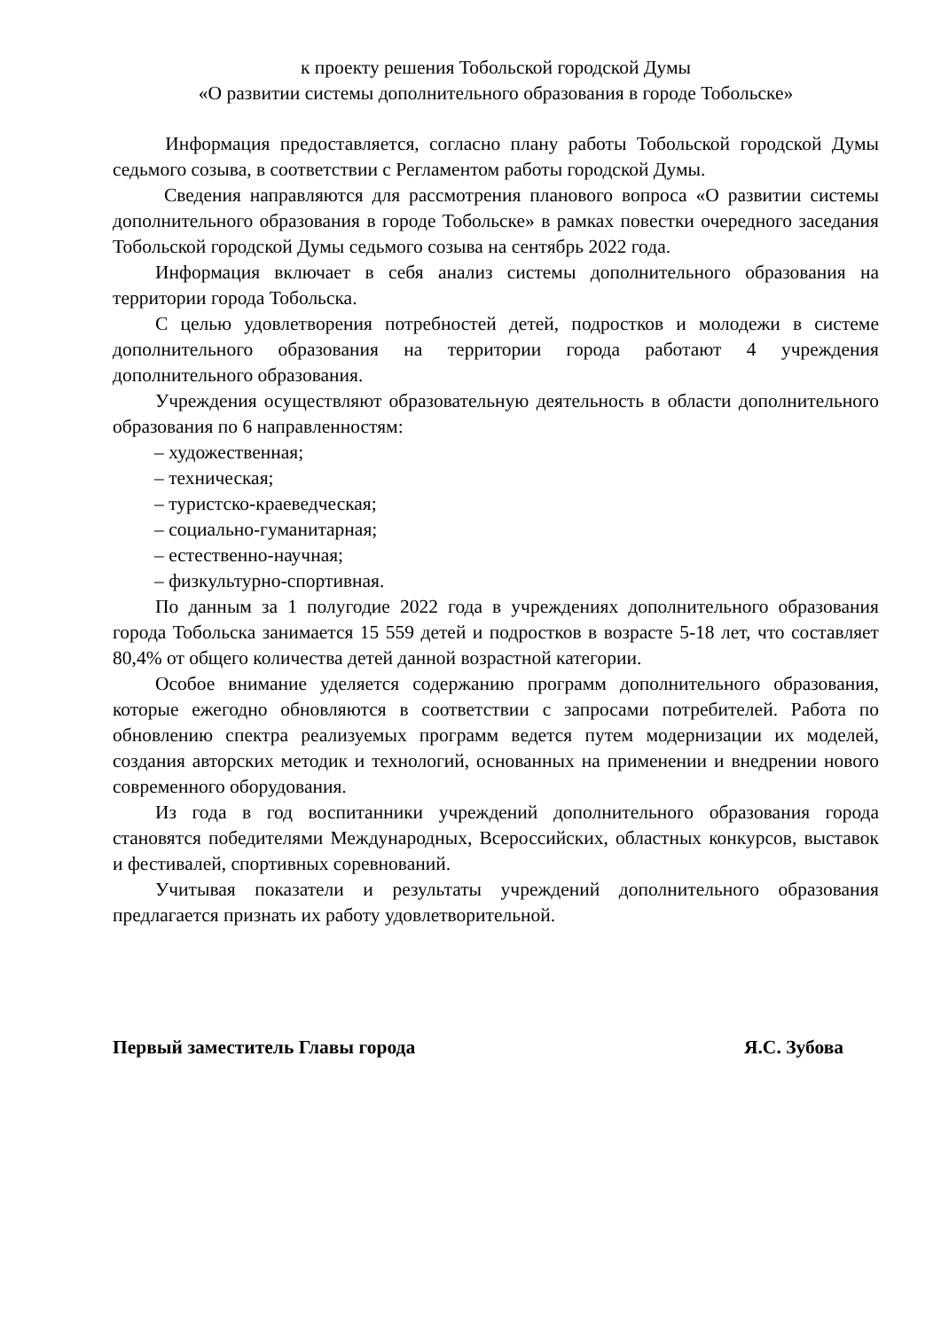к проекту решения Тобольской городской Думы
«О развитии системы дополнительного образования в городе Тобольске»
Информация предоставляется, согласно плану работы Тобольской городской Думы седьмого созыва, в соответствии с Регламентом работы городской Думы.
Сведения направляются для рассмотрения планового вопроса «О развитии системы дополнительного образования в городе Тобольске» в рамках повестки очередного заседания Тобольской городской Думы седьмого созыва на сентябрь 2022 года.
Информация включает в себя анализ системы дополнительного образования на территории города Тобольска.
С целью удовлетворения потребностей детей, подростков и молодежи в системе дополнительного образования на территории города работают 4 учреждения дополнительного образования.
Учреждения осуществляют образовательную деятельность в области дополнительного образования по 6 направленностям:
– художественная;
– техническая;
– туристско-краеведческая;
– социально-гуманитарная;
– естественно-научная;
– физкультурно-спортивная.
По данным за 1 полугодие 2022 года в учреждениях дополнительного образования города Тобольска занимается 15 559 детей и подростков в возрасте 5-18 лет, что составляет 80,4% от общего количества детей данной возрастной категории.
Особое внимание уделяется содержанию программ дополнительного образования, которые ежегодно обновляются в соответствии с запросами потребителей. Работа по обновлению спектра реализуемых программ ведется путем модернизации их моделей, создания авторских методик и технологий, основанных на применении и внедрении нового современного оборудования.
Из года в год воспитанники учреждений дополнительного образования города становятся победителями Международных, Всероссийских, областных конкурсов, выставок и фестивалей, спортивных соревнований.
Учитывая показатели и результаты учреждений дополнительного образования предлагается признать их работу удовлетворительной.
Первый заместитель Главы города Я.С. Зубова